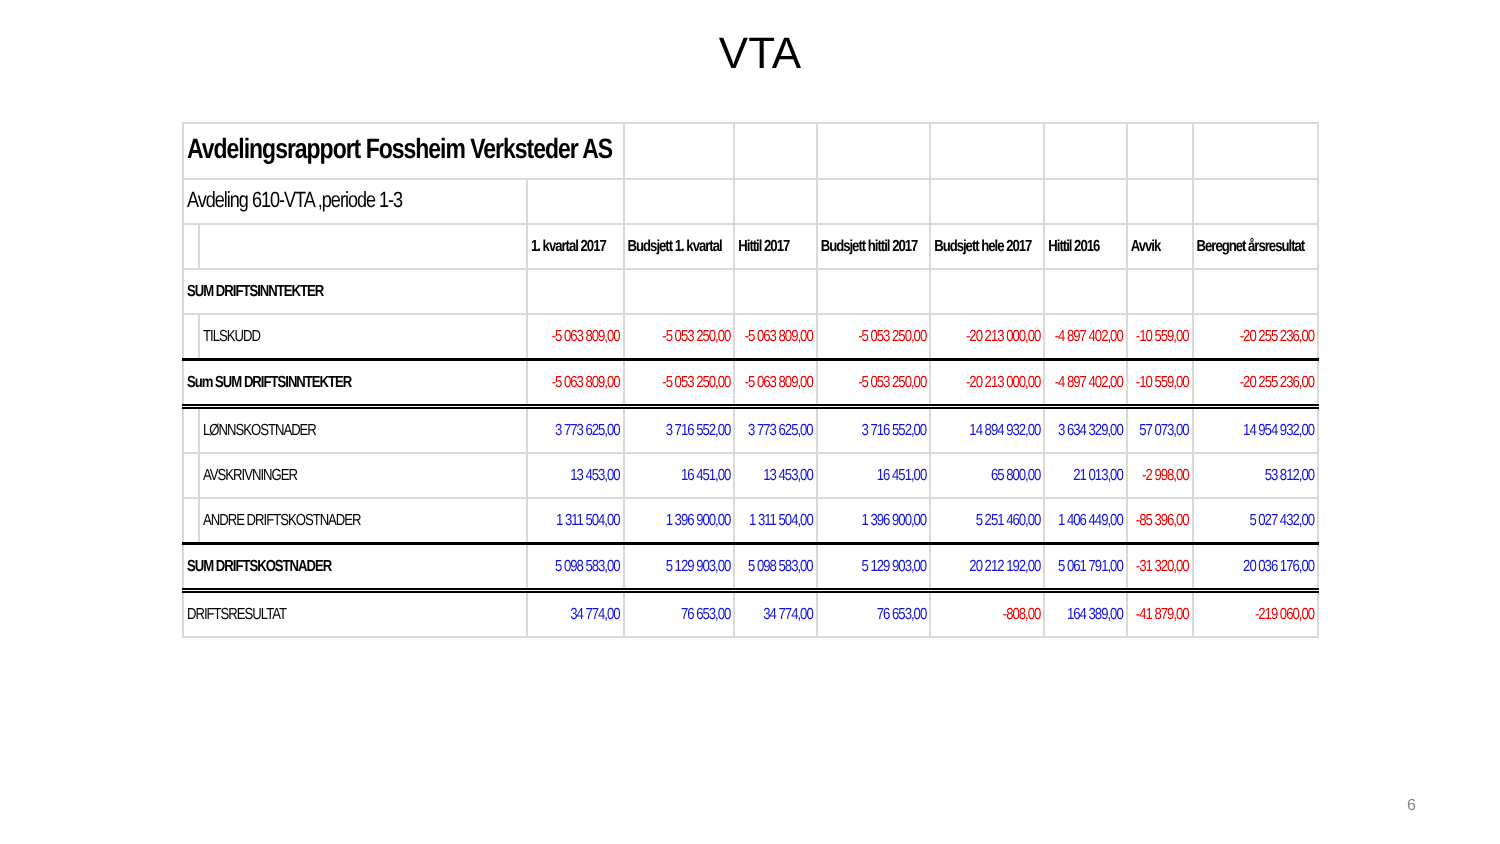VTA
| Avdelingsrapport Fossheim Verksteder AS | | | | | | | | | |
| Avdeling 610-VTA ,periode 1-3 | | | | | | | | | |
| | | 1. kvartal 2017 | Budsjett 1. kvartal | Hittil 2017 | Budsjett hittil 2017 | Budsjett hele 2017 | Hittil 2016 | Avvik | Beregnet årsresultat |
| SUM DRIFTSINNTEKTER | | | | | | | | | |
| | TILSKUDD | -5 063 809,00 | -5 053 250,00 | -5 063 809,00 | -5 053 250,00 | -20 213 000,00 | -4 897 402,00 | -10 559,00 | -20 255 236,00 |
| Sum SUM DRIFTSINNTEKTER | | -5 063 809,00 | -5 053 250,00 | -5 063 809,00 | -5 053 250,00 | -20 213 000,00 | -4 897 402,00 | -10 559,00 | -20 255 236,00 |
| | LØNNSKOSTNADER | 3 773 625,00 | 3 716 552,00 | 3 773 625,00 | 3 716 552,00 | 14 894 932,00 | 3 634 329,00 | 57 073,00 | 14 954 932,00 |
| | AVSKRIVNINGER | 13 453,00 | 16 451,00 | 13 453,00 | 16 451,00 | 65 800,00 | 21 013,00 | -2 998,00 | 53 812,00 |
| | ANDRE DRIFTSKOSTNADER | 1 311 504,00 | 1 396 900,00 | 1 311 504,00 | 1 396 900,00 | 5 251 460,00 | 1 406 449,00 | -85 396,00 | 5 027 432,00 |
| SUM DRIFTSKOSTNADER | | 5 098 583,00 | 5 129 903,00 | 5 098 583,00 | 5 129 903,00 | 20 212 192,00 | 5 061 791,00 | -31 320,00 | 20 036 176,00 |
| DRIFTSRESULTAT | | 34 774,00 | 76 653,00 | 34 774,00 | 76 653,00 | -808,00 | 164 389,00 | -41 879,00 | -219 060,00 |
6